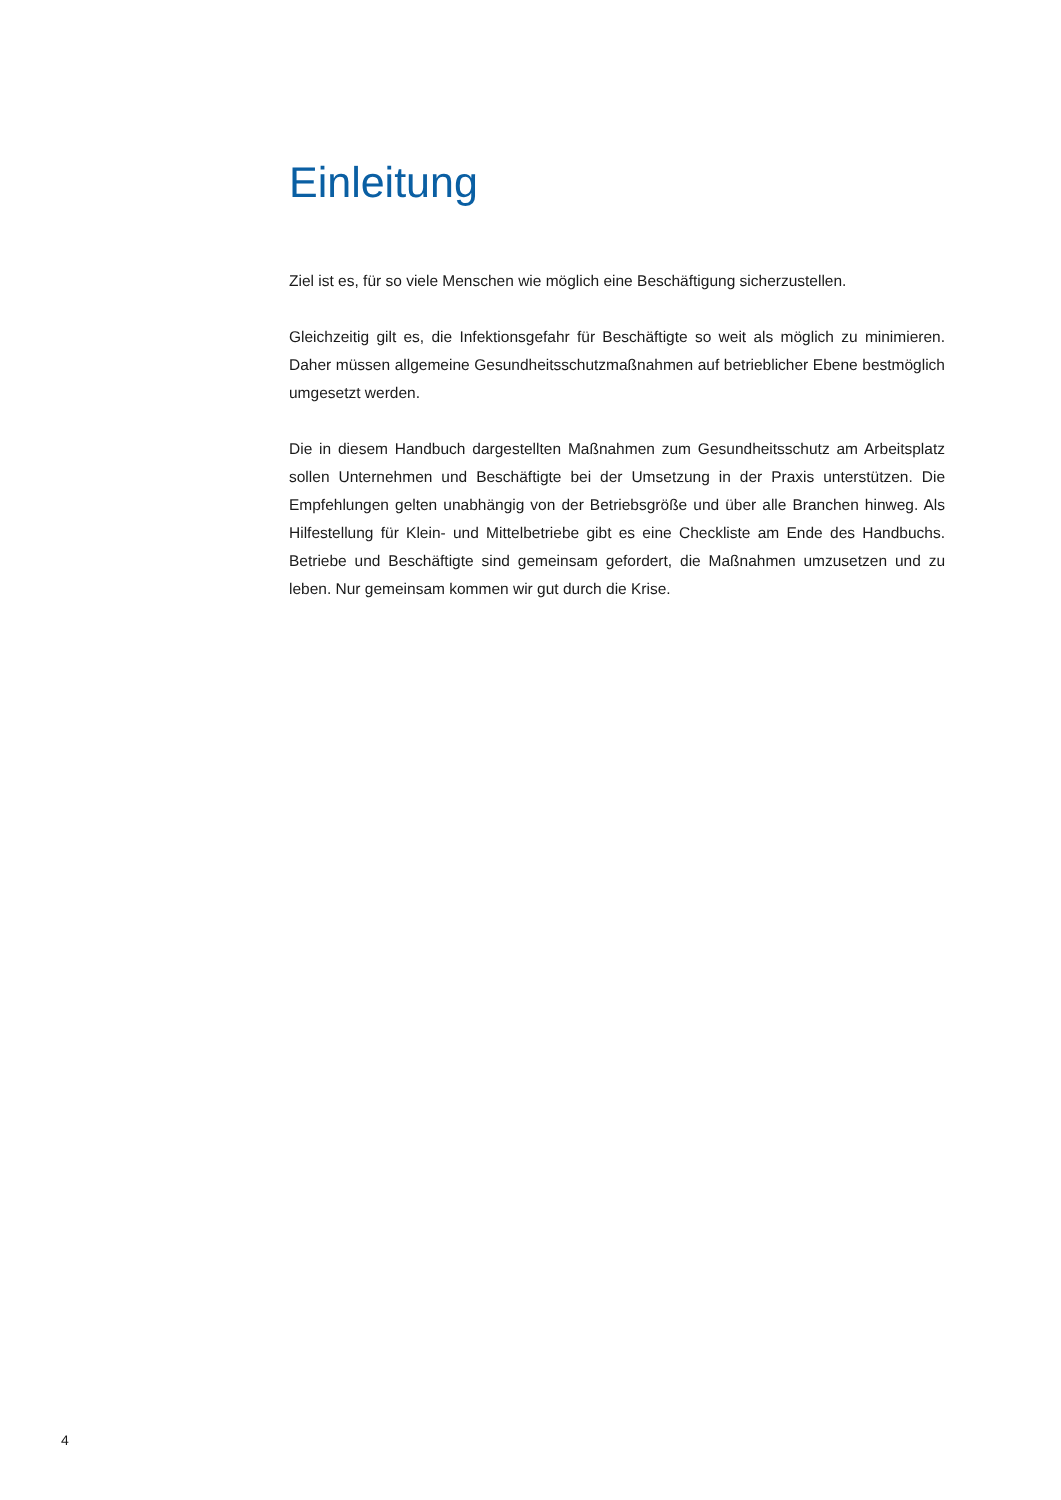Einleitung
Ziel ist es, für so viele Menschen wie möglich eine Beschäftigung sicherzustellen.
Gleichzeitig gilt es, die Infektionsgefahr für Beschäftigte so weit als möglich zu minimie­ren. Daher müssen allgemeine Gesundheitsschutzmaßnahmen auf betrieblicher Ebene bestmöglich umgesetzt werden.
Die in diesem Handbuch dargestellten Maßnahmen zum Gesundheitsschutz am Arbeits­platz sollen Unternehmen und Beschäftigte bei der Umsetzung in der Praxis unterstützen. Die Empfehlungen gelten unabhängig von der Betriebsgröße und über alle Branchen hinweg. Als Hilfestellung für Klein- und Mittelbetriebe gibt es eine Checkliste am Ende des Handbuchs. Betriebe und Beschäftigte sind gemeinsam gefordert, die Maßnahmen umzusetzen und zu leben. Nur gemeinsam kommen wir gut durch die Krise.
4